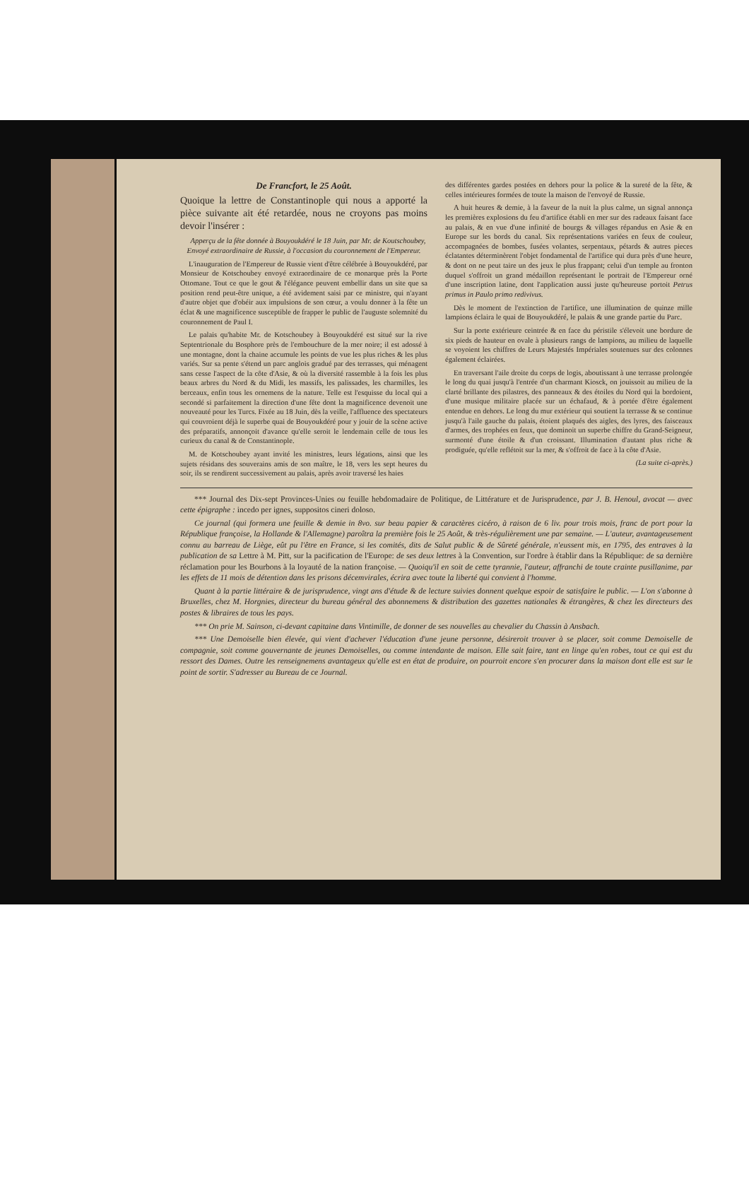De Francfort, le 25 Août.
Quoique la lettre de Constantinople qui nous a apporté la pièce suivante ait été retardée, nous ne croyons pas moins devoir l'insérer :
Apperçu de la fête donnée à Bouyoukdéré le 18 Juin, par Mr. de Koutschoubey, Envoyé extraordinaire de Russie, à l'occasion du couronnement de l'Empereur.
L'inauguration de l'Empereur de Russie vient d'être célébrée à Bouyoukdéré, par Monsieur de Kotschoubey envoyé extraordinaire de ce monarque près la Porte Ottomane. Tout ce que le gout & l'élégance peuvent embellir dans un site que sa position rend peut-être unique, a été avidement saisi par ce ministre, qui n'ayant d'autre objet que d'obéir aux impulsions de son cœur, a voulu donner à la fête un éclat & une magnificence susceptible de frapper le public de l'auguste solemnité du couronnement de Paul I.
Le palais qu'habite Mr. de Kotschoubey à Bouyoukdéré est situé sur la rive Septentrionale du Bosphore près de l'embouchure de la mer noire; il est adossé à une montagne, dont la chaine accumule les points de vue les plus riches & les plus variés. Sur sa pente s'étend un parc anglois gradué par des terrasses, qui ménagent sans cesse l'aspect de la côte d'Asie, & où la diversité rassemble à la fois les plus beaux arbres du Nord & du Midi, les massifs, les palissades, les charmilles, les berceaux, enfin tous les ornemens de la nature. Telle est l'esquisse du local qui a secondé si parfaitement la direction d'une fête dont la magnificence devenoit une nouveauté pour les Turcs. Fixée au 18 Juin, dès la veille, l'affluence des spectateurs qui couvroient déjà le superbe quai de Bouyoukdéré pour y jouir de la scène active des préparatifs, annonçoit d'avance qu'elle seroit le lendemain celle de tous les curieux du canal & de Constantinople.
M. de Kotschoubey ayant invité les ministres, leurs légations, ainsi que les sujets résidans des souverains amis de son maître, le 18, vers les sept heures du soir, ils se rendirent successivement au palais, après avoir traversé les haies
des différentes gardes postées en dehors pour la police & la sureté de la fête, & celles intérieures formées de toute la maison de l'envoyé de Russie.
A huit heures & demie, à la faveur de la nuit la plus calme, un signal annonça les premières explosions du feu d'artifice établi en mer sur des radeaux faisant face au palais, & en vue d'une infinité de bourgs & villages répandus en Asie & en Europe sur les bords du canal. Six représentations variées en feux de couleur, accompagnées de bombes, fusées volantes, serpentaux, pétards & autres pieces éclatantes déterminèrent l'objet fondamental de l'artifice qui dura près d'une heure, & dont on ne peut taire un des jeux le plus frappant; celui d'un temple au fronton duquel s'offroit un grand médaillon représentant le portrait de l'Empereur orné d'une inscription latine, dont l'application aussi juste qu'heureuse portoit Petrus primus in Paulo primo redivivus.
Dès le moment de l'extinction de l'artifice, une illumination de quinze mille lampions éclaira le quai de Bouyoukdéré, le palais & une grande partie du Parc.
Sur la porte extérieure ceintrée & en face du péristile s'élevoit une bordure de six pieds de hauteur en ovale à plusieurs rangs de lampions, au milieu de laquelle se voyoient les chiffres de Leurs Majestés Impériales soutenues sur des colonnes également éclairées.
En traversant l'aile droite du corps de logis, aboutissant à une terrasse prolongée le long du quai jusqu'à l'entrée d'un charmant Kiosck, on jouissoit au milieu de la clarté brillante des pilastres, des panneaux & des étoiles du Nord qui la bordoient, d'une musique militaire placée sur un échafaud, & à portée d'être également entendue en dehors. Le long du mur extérieur qui soutient la terrasse & se continue jusqu'à l'aile gauche du palais, étoient plaqués des aigles, des lyres, des faisceaux d'armes, des trophées en feux, que dominoit un superbe chiffre du Grand-Seigneur, surmonté d'une étoile & d'un croissant. Illumination d'autant plus riche & prodiguée, qu'elle reflétoit sur la mer, & s'offroit de face à la côte d'Asie.
(La suite ci-après.)
*** Journal des Dix-sept Provinces-Unies ou feuille hebdomadaire de Politique, de Littérature et de Jurisprudence, par J. B. Henoul, avocat — avec cette épigraphe : incedo per ignes, suppositos cineri doloso.
Ce journal (qui formera une feuille & demie in 8vo. sur beau papier & caractères cicéro, à raison de 6 liv. pour trois mois, franc de port pour la République françoise, la Hollande & l'Allemagne) paroîtra la première fois le 25 Août, & très-régulièrement une par semaine. — L'auteur, avantageusement connu au barreau de Liège, eût pu l'être en France, si les comités, dits de Salut public & de Sûreté générale, n'eussent mis, en 1795, des entraves à la publication de sa Lettre à M. Pitt, sur la pacification de l'Europe: de ses deux lettres à la Convention, sur l'ordre à établir dans la République: de sa dernière réclamation pour les Bourbons à la loyauté de la nation françoise. — Quoiqu'il en soit de cette tyrannie, l'auteur, affranchi de toute crainte pusillanime, par les effets de 11 mois de détention dans les prisons décemvirales, écrira avec toute la liberté qui convient à l'homme.
Quant à la partie littéraire & de jurisprudence, vingt ans d'étude & de lecture suivies donnent quelque espoir de satisfaire le public. — L'on s'abonne à Bruxelles, chez M. Horgnies, directeur du bureau général des abonnemens & distribution des gazettes nationales & étrangères, & chez les directeurs des postes & libraires de tous les pays.
*** On prie M. Sainson, ci-devant capitaine dans Vintimille, de donner de ses nouvelles au chevalier du Chassin à Ansbach.
*** Une Demoiselle bien élevée, qui vient d'achever l'éducation d'une jeune personne, désireroit trouver à se placer, soit comme Demoiselle de compagnie, soit comme gouvernante de jeunes Demoiselles, ou comme intendante de maison. Elle sait faire, tant en linge qu'en robes, tout ce qui est du ressort des Dames. Outre les renseignemens avantageux qu'elle est en état de produire, on pourroit encore s'en procurer dans la maison dont elle est sur le point de sortir. S'adresser au Bureau de ce Journal.